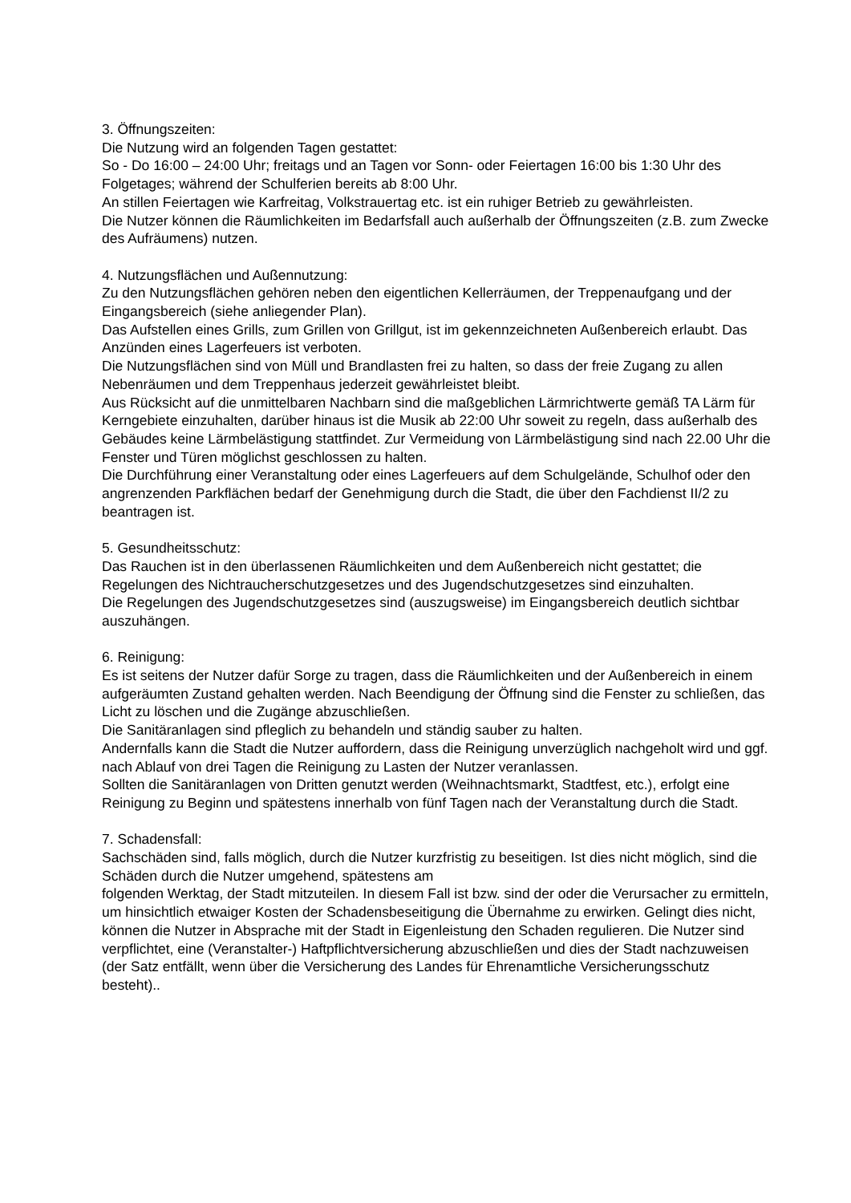3. Öffnungszeiten:
Die Nutzung wird an folgenden Tagen gestattet:
So - Do 16:00 – 24:00 Uhr; freitags und an Tagen vor Sonn- oder Feiertagen 16:00 bis 1:30 Uhr des Folgetages; während der Schulferien bereits ab 8:00 Uhr.
An stillen Feiertagen wie Karfreitag, Volkstrauertag etc. ist ein ruhiger Betrieb zu gewährleisten.
Die Nutzer können die Räumlichkeiten im Bedarfsfall auch außerhalb der Öffnungszeiten (z.B. zum Zwecke des Aufräumens) nutzen.
4. Nutzungsflächen und Außennutzung:
Zu den Nutzungsflächen gehören neben den eigentlichen Kellerräumen, der Treppenaufgang und der Eingangsbereich (siehe anliegender Plan).
Das Aufstellen eines Grills, zum Grillen von Grillgut, ist im gekennzeichneten Außenbereich erlaubt. Das Anzünden eines Lagerfeuers ist verboten.
Die Nutzungsflächen sind von Müll und Brandlasten frei zu halten, so dass der freie Zugang zu allen Nebenräumen und dem Treppenhaus jederzeit gewährleistet bleibt.
Aus Rücksicht auf die unmittelbaren Nachbarn sind die maßgeblichen Lärmrichtwerte gemäß TA Lärm für Kerngebiete einzuhalten, darüber hinaus ist die Musik ab 22:00 Uhr soweit zu regeln, dass außerhalb des Gebäudes keine Lärmbelästigung stattfindet. Zur Vermeidung von Lärmbelästigung sind nach 22.00 Uhr die Fenster und Türen möglichst geschlossen zu halten.
Die Durchführung einer Veranstaltung oder eines Lagerfeuers auf dem Schulgelände, Schulhof oder den angrenzenden Parkflächen bedarf der Genehmigung durch die Stadt, die über den Fachdienst II/2 zu beantragen ist.
5. Gesundheitsschutz:
Das Rauchen ist in den überlassenen Räumlichkeiten und dem Außenbereich nicht gestattet; die Regelungen des Nichtraucherschutzgesetzes und des Jugendschutzgesetzes sind einzuhalten.
Die Regelungen des Jugendschutzgesetzes sind (auszugsweise) im Eingangsbereich deutlich sichtbar auszuhängen.
6. Reinigung:
Es ist seitens der Nutzer dafür Sorge zu tragen, dass die Räumlichkeiten und der Außenbereich in einem aufgeräumten Zustand gehalten werden. Nach Beendigung der Öffnung sind die Fenster zu schließen, das Licht zu löschen und die Zugänge abzuschließen.
Die Sanitäranlagen sind pfleglich zu behandeln und ständig sauber zu halten.
Andernfalls kann die Stadt die Nutzer auffordern, dass die Reinigung unverzüglich nachgeholt wird und ggf. nach Ablauf von drei Tagen die Reinigung zu Lasten der Nutzer veranlassen.
Sollten die Sanitäranlagen von Dritten genutzt werden (Weihnachtsmarkt, Stadtfest, etc.), erfolgt eine Reinigung zu Beginn und spätestens innerhalb von fünf Tagen nach der Veranstaltung durch die Stadt.
7. Schadensfall:
Sachschäden sind, falls möglich, durch die Nutzer kurzfristig zu beseitigen. Ist dies nicht möglich, sind die Schäden durch die Nutzer umgehend, spätestens am
folgenden Werktag, der Stadt mitzuteilen. In diesem Fall ist bzw. sind der oder die Verursacher zu ermitteln, um hinsichtlich etwaiger Kosten der Schadensbeseitigung die Übernahme zu erwirken. Gelingt dies nicht, können die Nutzer in Absprache mit der Stadt in Eigenleistung den Schaden regulieren. Die Nutzer sind verpflichtet, eine (Veranstalter-) Haftpflichtversicherung abzuschließen und dies der Stadt nachzuweisen (der Satz entfällt, wenn über die Versicherung des Landes für Ehrenamtliche Versicherungsschutz besteht)..